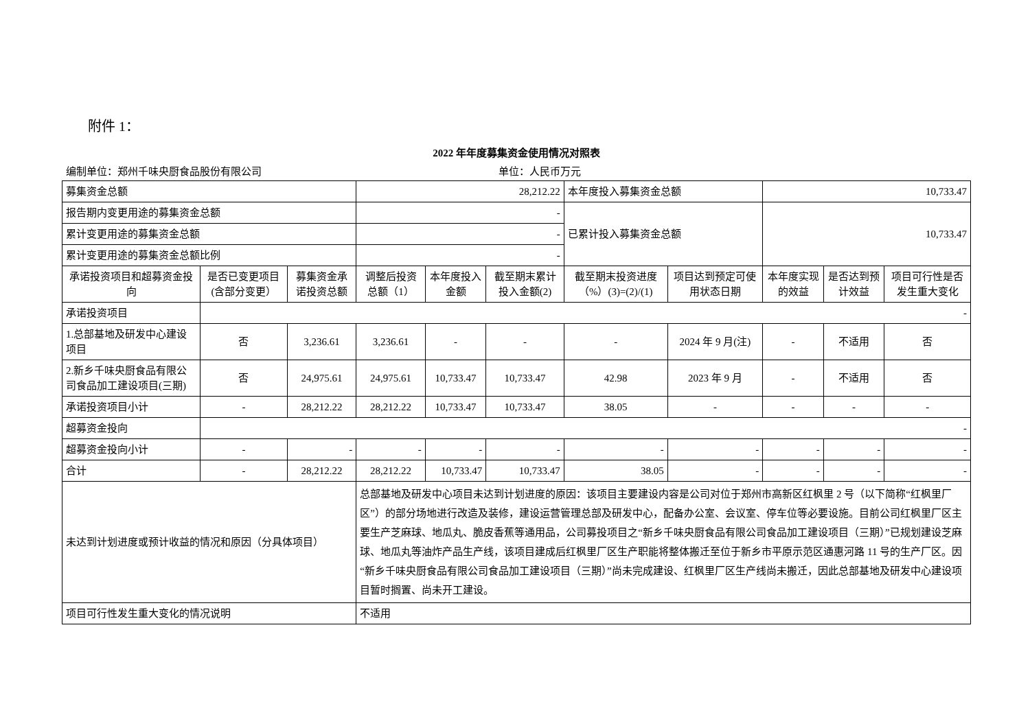附件 1：
2022 年年度募集资金使用情况对照表
编制单位：郑州千味央厨食品股份有限公司 单位：人民币万元
| 募集资金总额 | | | 28,212.22 | | | 本年度投入募集资金总额 | | 10,733.47 | | |
| 报告期内变更用途的募集资金总额 | | | - | | | 已累计投入募集资金总额 | | 10,733.47 | | |
| 累计变更用途的募集资金总额 | | | - | | | | | | | |
| 累计变更用途的募集资金总额比例 | | | - | | | | | | | |
| 承诺投资项目和超募资金投向 | 是否已变更项目(含部分变更） | 募集资金承诺投资总额 | 调整后投资总额（1） | 本年度投入金额 | 截至期末累计投入金额(2) | 截至期末投资进度（%）(3)=(2)/(1) | 项目达到预定可使用状态日期 | 本年度实现的效益 | 是否达到预计效益 | 项目可行性是否发生重大变化 |
| 承诺投资项目 | - | | | | | | | | | |
| 1.总部基地及研发中心建设项目 | 否 | 3,236.61 | 3,236.61 | - | - | - | 2024 年 9 月(注) | - | 不适用 | 否 |
| 2.新乡千味央厨食品有限公司食品加工建设项目(三期) | 否 | 24,975.61 | 24,975.61 | 10,733.47 | 10,733.47 | 42.98 | 2023 年 9 月 | - | 不适用 | 否 |
| 承诺投资项目小计 | - | 28,212.22 | 28,212.22 | 10,733.47 | 10,733.47 | 38.05 | - | - | - | - |
| 超募资金投向 | - | | | | | | | | | |
| 超募资金投向小计 | - | - | - | - | - | - | - | - | - | - |
| 合计 | - | 28,212.22 | 28,212.22 | 10,733.47 | 10,733.47 | 38.05 | - | - | - | - |
| 未达到计划进度或预计收益的情况和原因（分具体项目） | | | 总部基地及研发中心项目未达到计划进度的原因：该项目主要建设内容是公司对位于郑州市高新区红枫里 2 号（以下简称“红枫里厂区”）的部分场地进行改造及装修，建设运营管理总部及研发中心，配备办公室、会议室、停车位等必要设施。目前公司红枫里厂区主要生产芝麻球、地瓜丸、脆皮香蕉等通用品，公司募投项目之“新乡千味央厨食品有限公司食品加工建设项目（三期）”已规划建设芝麻球、地瓜丸等油炸产品生产线，该项目建成后红枫里厂区生产职能将整体搬迁至位于新乡市平原示范区通惠河路 11 号的生产厂区。因“新乡千味央厨食品有限公司食品加工建设项目（三期）”尚未完成建设、红枫里厂区生产线尚未搬迁，因此总部基地及研发中心建设项目暂时搁置、尚未开工建设。 | | | | | | | |
| 项目可行性发生重大变化的情况说明 | | | 不适用 | | | | | | | |